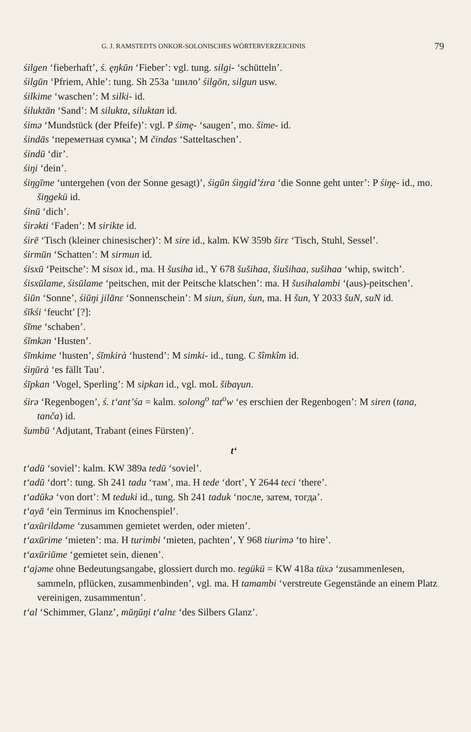G. J. RAMSTEDTS ONKOR-SOLONISCHES WÖRTERVERZEICHNIS 79
śilgen ‘fieberhaft’, ś. ęŋkūn ‘Fieber’: vgl. tung. silgi- ‘schütteln’.
śilgūn ‘Pfriem, Ahle’: tung. Sh 253a ‘шило’ śilgōn, silgun usw.
śilkime ‘waschen’: M silki- id.
śiluktān ‘Sand’: M silukta, siluktan id.
śimə ‘Mundstück (der Pfeife)’: vgl. P śimę- ‘saugen’, mo. šime- id.
śindās ‘переметная сумка’; M čindas ‘Satteltaschen’.
śindū ‘dir’.
śiŋi ‘dein’.
śiŋgīme ‘untergehen (von der Sonne gesagt)’, śigūn śiŋgid’źɪra ‘die Sonne geht unter’: P śiŋę- id., mo. šiŋgekü id.
śinū ‘dich’.
śirəkti ‘Faden’: M sirikte id.
śirē ‘Tisch (kleiner chinesischer)’: M sire id., kalm. KW 359b širɛ ‘Tisch, Stuhl, Sessel’.
śirmūn ‘Schatten’: M sirmun id.
śisxū ‘Peitsche’: M sisox id., ma. H šusiha id., Y 678 šušihaa, šiušihaa, sušihaa ‘whip, switch’.
śisxūlame, śisūlame ‘peitschen, mit der Peitsche klatschen’: ma. H šusihalambi ‘(aus)-peitschen’.
śiūn ‘Sonne’, śiūŋi jilānɛ ‘Sonnenschein’: M siun, śiun, śun, ma. H šun, Y 2033 šuN, suN id.
śīkśi ‘feucht’ [?]:
śīme ‘schaben’.
śīmkən ‘Husten’.
śīmkime ‘husten’, śīmkirà ‘hustend’: M simki- id., tung. C šîmkîm id.
śiŋūrà ‘es fällt Tau’.
śīpkan ‘Vogel, Sperling’: M sipkan id., vgl. moL šibaγun.
śirə ‘Regenbogen’, ś. t‘ant’śa = kalm. solong<sup>o</sup> tat<sup>o</sup>w ‘es erschien der Regenbogen’: M siren (tana, tanča) id.
šumbū ‘Adjutant, Trabant (eines Fürsten)’.
t‘
t‘adū ‘soviel’: kalm. KW 389a tedū ‘soviel’.
t‘adū ‘dort’: tung. Sh 241 tadu ‘там’, ma. H tede ‘dort’, Y 2644 teci ‘there’.
t‘adūkə ‘von dort’: M teduki id., tung. Sh 241 taduk ‘после, затем, тогда’.
t‘ayā ‘ein Terminus im Knochenspiel’.
t‘axūrildəme ‘zusammen gemietet werden, oder mieten’.
t‘axūrime ‘mieten’: ma. H turimbi ‘mieten, pachten’, Y 968 tiurimə ‘to hire’.
t‘axūriūme ‘gemietet sein, dienen’.
t‘ajəme ohne Bedeutungsangabe, glossiert durch mo. tegükü = KW 418a tüxə ‘zusammenlesen, sammeln, pflücken, zusammenbinden’, vgl. ma. H tamambi ‘verstreute Gegenstände an einem Platz vereinigen, zusammentun’.
t‘al ‘Schimmer, Glanz’, mūŋūŋi t‘alnɛ ‘des Silbers Glanz’.